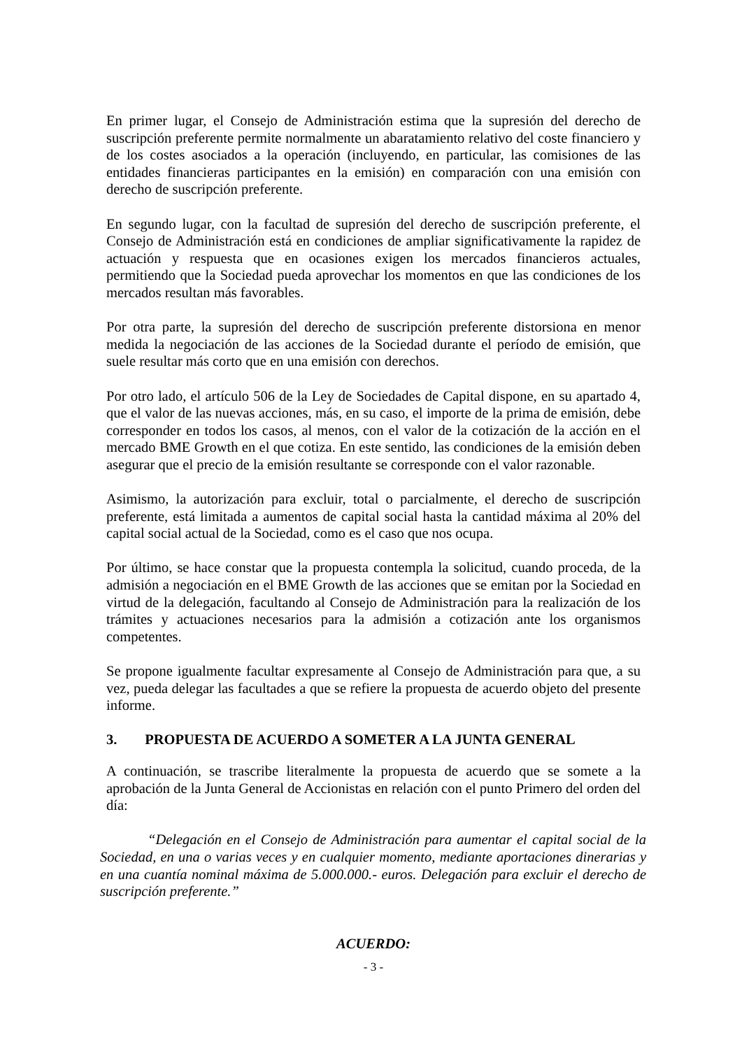En primer lugar, el Consejo de Administración estima que la supresión del derecho de suscripción preferente permite normalmente un abaratamiento relativo del coste financiero y de los costes asociados a la operación (incluyendo, en particular, las comisiones de las entidades financieras participantes en la emisión) en comparación con una emisión con derecho de suscripción preferente.
En segundo lugar, con la facultad de supresión del derecho de suscripción preferente, el Consejo de Administración está en condiciones de ampliar significativamente la rapidez de actuación y respuesta que en ocasiones exigen los mercados financieros actuales, permitiendo que la Sociedad pueda aprovechar los momentos en que las condiciones de los mercados resultan más favorables.
Por otra parte, la supresión del derecho de suscripción preferente distorsiona en menor medida la negociación de las acciones de la Sociedad durante el período de emisión, que suele resultar más corto que en una emisión con derechos.
Por otro lado, el artículo 506 de la Ley de Sociedades de Capital dispone, en su apartado 4, que el valor de las nuevas acciones, más, en su caso, el importe de la prima de emisión, debe corresponder en todos los casos, al menos, con el valor de la cotización de la acción en el mercado BME Growth en el que cotiza. En este sentido, las condiciones de la emisión deben asegurar que el precio de la emisión resultante se corresponde con el valor razonable.
Asimismo, la autorización para excluir, total o parcialmente, el derecho de suscripción preferente, está limitada a aumentos de capital social hasta la cantidad máxima al 20% del capital social actual de la Sociedad, como es el caso que nos ocupa.
Por último, se hace constar que la propuesta contempla la solicitud, cuando proceda, de la admisión a negociación en el BME Growth de las acciones que se emitan por la Sociedad en virtud de la delegación, facultando al Consejo de Administración para la realización de los trámites y actuaciones necesarios para la admisión a cotización ante los organismos competentes.
Se propone igualmente facultar expresamente al Consejo de Administración para que, a su vez, pueda delegar las facultades a que se refiere la propuesta de acuerdo objeto del presente informe.
3. PROPUESTA DE ACUERDO A SOMETER A LA JUNTA GENERAL
A continuación, se trascribe literalmente la propuesta de acuerdo que se somete a la aprobación de la Junta General de Accionistas en relación con el punto Primero del orden del día:
“Delegación en el Consejo de Administración para aumentar el capital social de la Sociedad, en una o varias veces y en cualquier momento, mediante aportaciones dinerarias y en una cuantía nominal máxima de 5.000.000.- euros. Delegación para excluir el derecho de suscripción preferente.”
ACUERDO:
- 3 -